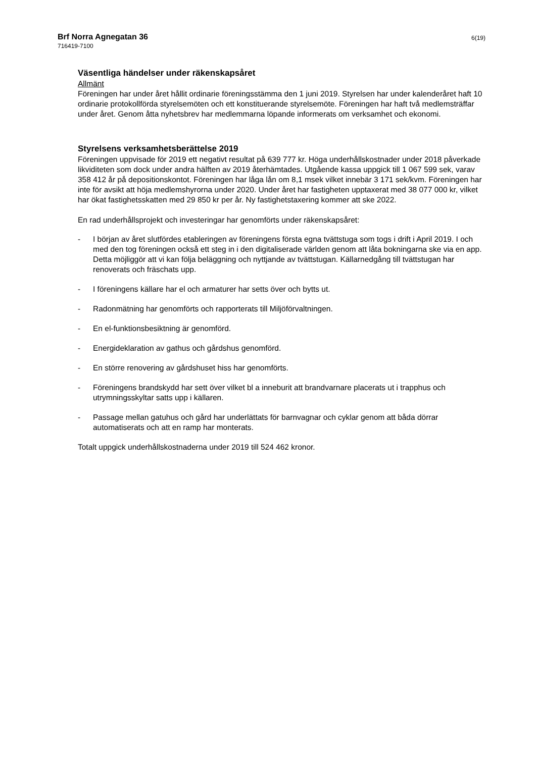Brf Norra Agnegatan 36
716419-7100
6(19)
Väsentliga händelser under räkenskapsåret
Allmänt
Föreningen har under året hållit ordinarie föreningsstämma den 1 juni 2019. Styrelsen har under kalenderåret haft 10 ordinarie protokollförda styrelsemöten och ett konstituerande styrelsemöte. Föreningen har haft två medlemsträffar under året. Genom åtta nyhetsbrev har medlemmarna löpande informerats om verksamhet och ekonomi.
Styrelsens verksamhetsberättelse 2019
Föreningen uppvisade för 2019 ett negativt resultat på 639 777 kr. Höga underhållskostnader under 2018 påverkade likviditeten som dock under andra hälften av 2019 återhämtades. Utgående kassa uppgick till 1 067 599 sek, varav 358 412 år på depositionskontot. Föreningen har låga lån om 8,1 msek vilket innebär 3 171 sek/kvm. Föreningen har inte för avsikt att höja medlemshyrorna under 2020. Under året har fastigheten upptaxerat med 38 077 000 kr, vilket har ökat fastighetsskatten med 29 850 kr per år. Ny fastighetstaxering kommer att ske 2022.
En rad underhållsprojekt och investeringar har genomförts under räkenskapsåret:
- I början av året slutfördes etableringen av föreningens första egna tvättstuga som togs i drift i April 2019. I och med den tog föreningen också ett steg in i den digitaliserade världen genom att låta bokningarna ske via en app. Detta möjliggör att vi kan följa beläggning och nyttjande av tvättstugan. Källarnedgång till tvättstugan har renoverats och fräschats upp.
- I föreningens källare har el och armaturer har setts över och bytts ut.
- Radonmätning har genomförts och rapporterats till Miljöförvaltningen.
- En el-funktionsbesiktning är genomförd.
- Energideklaration av gathus och gårdshus genomförd.
- En större renovering av gårdshuset hiss har genomförts.
- Föreningens brandskydd har sett över vilket bl a inneburit att brandvarnare placerats ut i trapphus och utrymningsskyltar satts upp i källaren.
- Passage mellan gatuhus och gård har underlättats för barnvagnar och cyklar genom att båda dörrar automatiserats och att en ramp har monterats.
Totalt uppgick underhållskostnaderna under 2019 till 524 462 kronor.